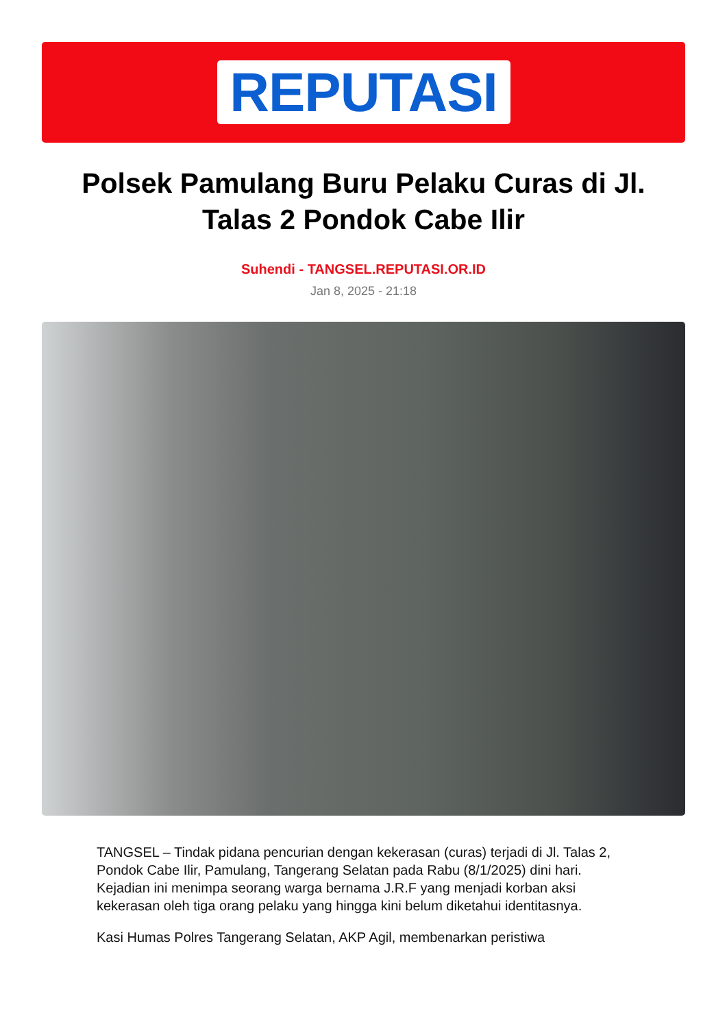REPUTASI
Polsek Pamulang Buru Pelaku Curas di Jl. Talas 2 Pondok Cabe Ilir
Suhendi - TANGSEL.REPUTASI.OR.ID
Jan 8, 2025 - 21:18
TANGSEL – Tindak pidana pencurian dengan kekerasan (curas) terjadi di Jl. Talas 2, Pondok Cabe Ilir, Pamulang, Tangerang Selatan pada Rabu (8/1/2025) dini hari. Kejadian ini menimpa seorang warga bernama J.R.F yang menjadi korban aksi kekerasan oleh tiga orang pelaku yang hingga kini belum diketahui identitasnya.
Kasi Humas Polres Tangerang Selatan, AKP Agil, membenarkan peristiwa